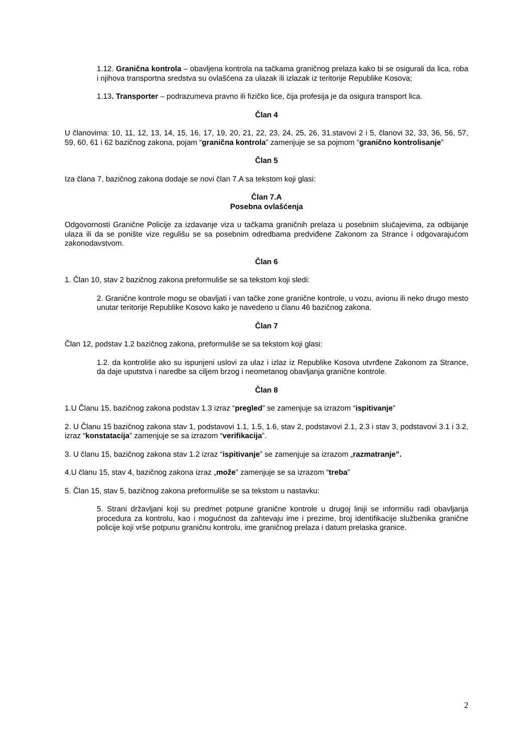1.12. Granična kontrola – obavljena kontrola na tačkama graničnog prelaza kako bi se osigurali da lica, roba i njihova transportna sredstva su ovlašćena za ulazak ili izlazak iz teritorije Republike Kosova;
1.13. Transporter – podrazumeva pravno ili fizičko lice, čija profesija je da osigura transport lica.
Član 4
U članovima: 10, 11, 12, 13, 14, 15, 16, 17, 19, 20, 21, 22, 23, 24, 25, 26, 31.stavovi 2 i 5, članovi 32, 33, 36, 56, 57, 59, 60, 61 i 62 bazičnog zakona, pojam “granična kontrola” zamenjuje se sa pojmom “granično kontrolisanje”
Član 5
Iza člana 7, bazičnog zakona dodaje se novi član 7.A sa tekstom koji glasi:
Član 7.A
Posebna ovlašćenja
Odgovornosti Granične Policije za izdavanje viza u tačkama graničnih prelaza u posebnim slučajevima, za odbijanje ulaza ili da se ponište vize regulišu se sa posebnim odredbama predviđene Zakonom za Strance i odgovarajućom zakonodavstvom.
Član 6
1. Član 10, stav 2 bazičnog zakona preformuliše se sa tekstom koji sledi:
2. Granične kontrole mogu se obavljati i van tačke zone granične kontrole, u vozu, avionu ili neko drugo mesto unutar teritorije Republike Kosovo kako je navedeno u članu 46 bazičnog zakona.
Član 7
Član 12, podstav 1.2 bazičnog zakona, preformuliše se sa tekstom koji glasi:
1.2. da kontroliše ako su ispunjeni uslovi za ulaz i izlaz iz Republike Kosova utvrđene Zakonom za Strance, da daje uputstva i naredbe sa ciljem brzog i neometanog obavljanja granične kontrole.
Član 8
1.U Članu 15, bazičnog zakona podstav 1.3 izraz “pregled” se zamenjuje sa izrazom “ispitivanje”
2. U Članu 15 bazičnog zakona stav 1, podstavovi 1.1, 1.5, 1.6, stav 2, podstavovi 2.1, 2.3 i stav 3, podstavovi 3.1 i 3.2, izraz “konstatacija” zamenjuje se sa izrazom “verifikacija”.
3. U članu 15, bazičnog zakona stav 1.2 izraz “ispitivanje” se zamenjuje sa izrazom „razmatranje”.
4.U članu 15, stav 4, bazičnog zakona izraz „može” zamenjuje se sa izrazom “treba”
5. Član 15, stav 5, bazičnog zakona preformuliše se sa tekstom u nastavku:
5. Strani državljani koji su predmet potpune granične kontrole u drugoj liniji se informišu radi obavljanja procedura za kontrolu, kao i mogućnost da zahtevaju ime i prezime, broj identifikacije službenika granične policije koji vrše potpunu graničnu kontrolu, ime graničnog prelaza i datum prelaska granice.
2